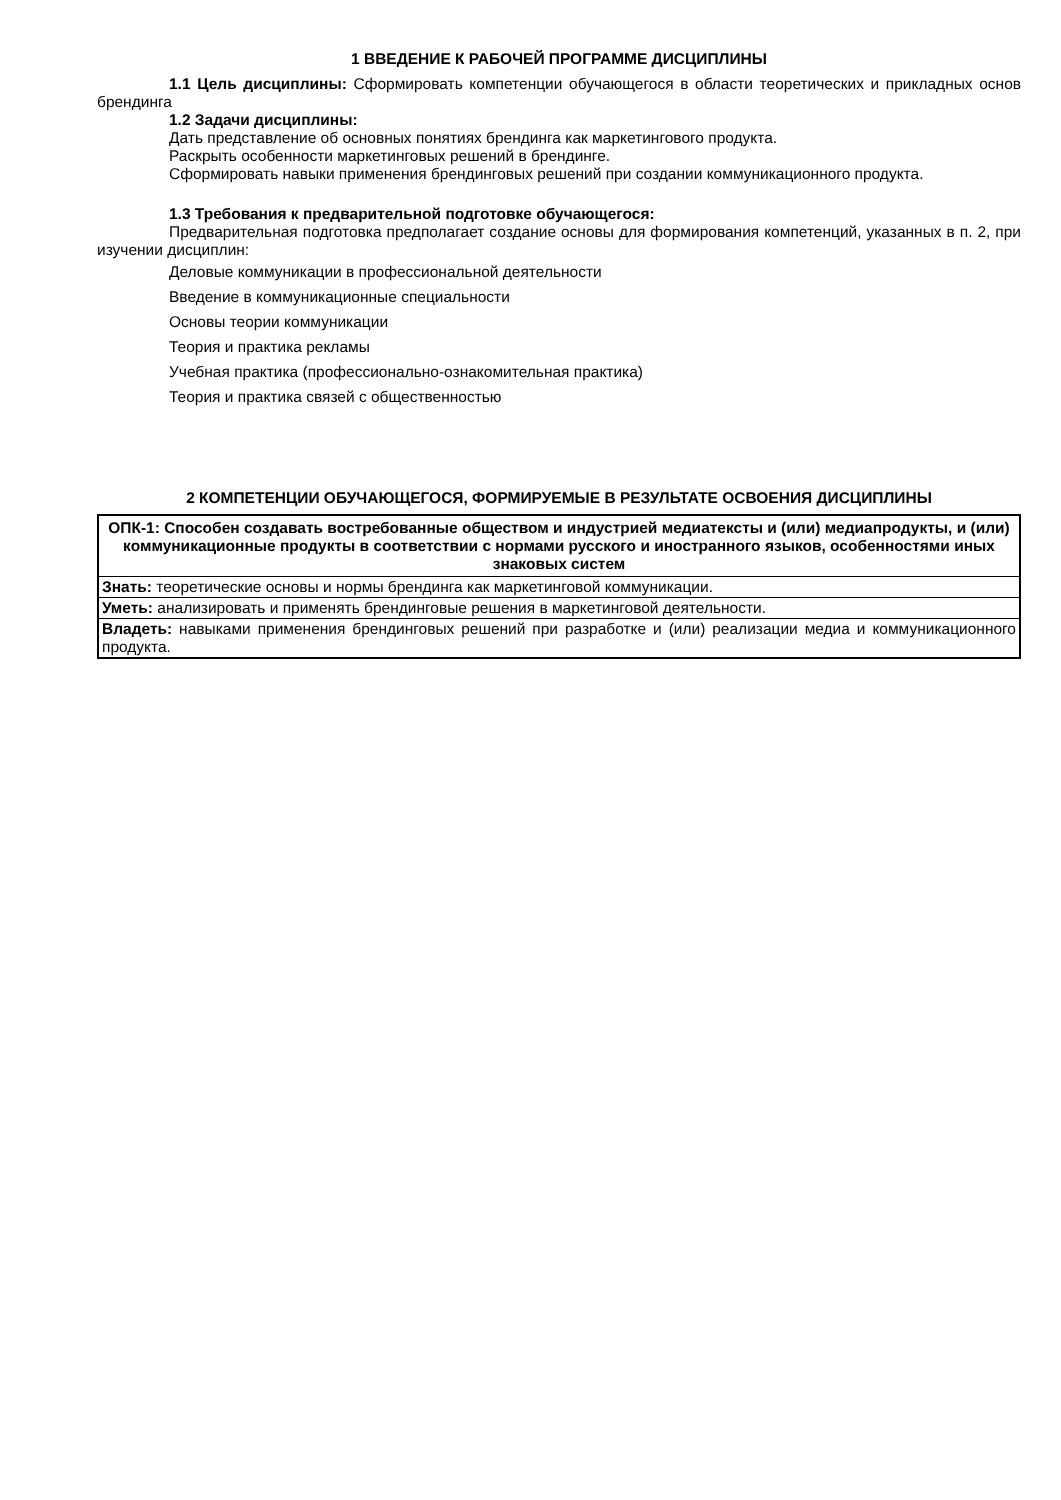1 ВВЕДЕНИЕ К РАБОЧЕЙ ПРОГРАММЕ ДИСЦИПЛИНЫ
1.1 Цель дисциплины: Сформировать компетенции обучающегося в области теоретических и прикладных основ брендинга
1.2 Задачи дисциплины:
Дать представление об основных понятиях брендинга как маркетингового продукта.
Раскрыть особенности маркетинговых решений в брендинге.
Сформировать навыки применения брендинговых решений при создании коммуникационного продукта.
1.3 Требования к предварительной подготовке обучающегося:
Предварительная подготовка предполагает создание основы для формирования компетенций, указанных в п. 2, при изучении дисциплин:
Деловые коммуникации в профессиональной деятельности
Введение в коммуникационные специальности
Основы теории коммуникации
Теория и практика рекламы
Учебная практика (профессионально-ознакомительная практика)
Теория и практика связей с общественностью
2 КОМПЕТЕНЦИИ ОБУЧАЮЩЕГОСЯ, ФОРМИРУЕМЫЕ В РЕЗУЛЬТАТЕ ОСВОЕНИЯ ДИСЦИПЛИНЫ
| ОПК-1: Способен создавать востребованные обществом и индустрией медиатексты и (или) медиапродукты, и (или) коммуникационные продукты в соответствии с нормами русского и иностранного языков, особенностями иных знаковых систем |
| --- |
| Знать: теоретические основы и нормы брендинга как маркетинговой коммуникации. |
| Уметь: анализировать и применять брендинговые решения в маркетинговой деятельности. |
| Владеть: навыками применения брендинговых решений при разработке и (или) реализации медиа и коммуникационного продукта. |